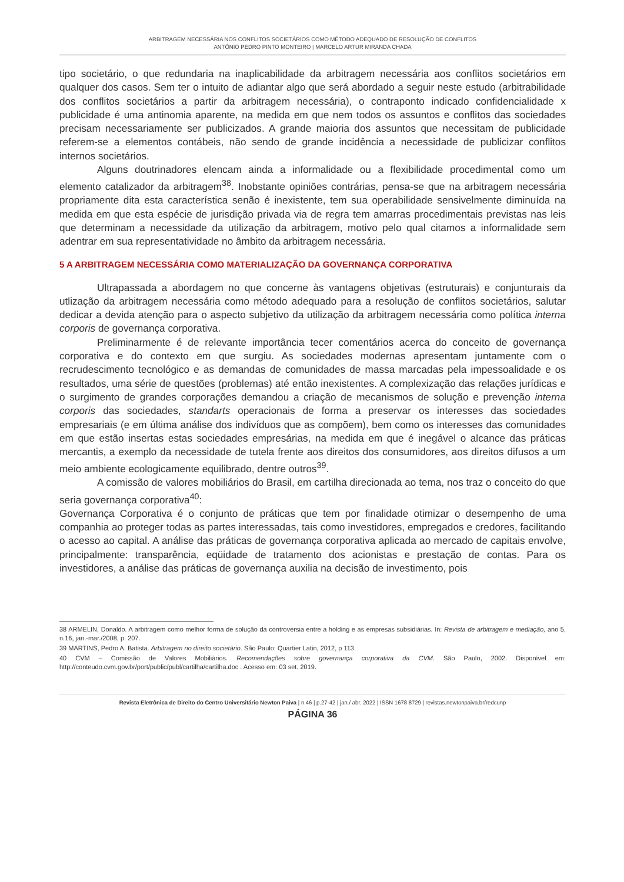ARBITRAGEM NECESSÁRIA NOS CONFLITOS SOCIETÁRIOS COMO MÉTODO ADEQUADO DE RESOLUÇÃO DE CONFLITOS
ANTÓNIO PEDRO PINTO MONTEIRO | MARCELO ARTUR MIRANDA CHADA
tipo societário, o que redundaria na inaplicabilidade da arbitragem necessária aos conflitos societários em qualquer dos casos. Sem ter o intuito de adiantar algo que será abordado a seguir neste estudo (arbitrabilidade dos conflitos societários a partir da arbitragem necessária), o contraponto indicado confidencialidade x publicidade é uma antinomia aparente, na medida em que nem todos os assuntos e conflitos das sociedades precisam necessariamente ser publicizados. A grande maioria dos assuntos que necessitam de publicidade referem-se a elementos contábeis, não sendo de grande incidência a necessidade de publicizar conflitos internos societários.
Alguns doutrinadores elencam ainda a informalidade ou a flexibilidade procedimental como um elemento catalizador da arbitragem<sup>38</sup>. Inobstante opiniões contrárias, pensa-se que na arbitragem necessária propriamente dita esta característica senão é inexistente, tem sua operabilidade sensivelmente diminuída na medida em que esta espécie de jurisdição privada via de regra tem amarras procedimentais previstas nas leis que determinam a necessidade da utilização da arbitragem, motivo pelo qual citamos a informalidade sem adentrar em sua representatividade no âmbito da arbitragem necessária.
5 A ARBITRAGEM NECESSÁRIA COMO MATERIALIZAÇÃO DA GOVERNANÇA CORPORATIVA
Ultrapassada a abordagem no que concerne às vantagens objetivas (estruturais) e conjunturais da utlização da arbitragem necessária como método adequado para a resolução de conflitos societários, salutar dedicar a devida atenção para o aspecto subjetivo da utilização da arbitragem necessária como política interna corporis de governança corporativa.
Preliminarmente é de relevante importância tecer comentários acerca do conceito de governança corporativa e do contexto em que surgiu. As sociedades modernas apresentam juntamente com o recrudescimento tecnológico e as demandas de comunidades de massa marcadas pela impessoalidade e os resultados, uma série de questões (problemas) até então inexistentes. A complexização das relações jurídicas e o surgimento de grandes corporações demandou a criação de mecanismos de solução e prevenção interna corporis das sociedades, standarts operacionais de forma a preservar os interesses das sociedades empresariais (e em última análise dos indivíduos que as compõem), bem como os interesses das comunidades em que estão insertas estas sociedades empresárias, na medida em que é inegável o alcance das práticas mercantis, a exemplo da necessidade de tutela frente aos direitos dos consumidores, aos direitos difusos a um meio ambiente ecologicamente equilibrado, dentre outros<sup>39</sup>.
A comissão de valores mobiliários do Brasil, em cartilha direcionada ao tema, nos traz o conceito do que seria governança corporativa<sup>40</sup>:
Governança Corporativa é o conjunto de práticas que tem por finalidade otimizar o desempenho de uma companhia ao proteger todas as partes interessadas, tais como investidores, empregados e credores, facilitando o acesso ao capital. A análise das práticas de governança corporativa aplicada ao mercado de capitais envolve, principalmente: transparência, eqüidade de tratamento dos acionistas e prestação de contas. Para os investidores, a análise das práticas de governança auxilia na decisão de investimento, pois
38 ARMELIN, Donaldo. A arbitragem como melhor forma de solução da controvérsia entre a holding e as empresas subsidiárias. In: Revista de arbitragem e mediação, ano 5, n.16, jan.-mar./2008, p. 207.
39 MARTINS, Pedro A. Batista. Arbitragem no direito societário. São Paulo: Quartier Latin, 2012, p 113.
40 CVM – Comissão de Valores Mobiliários. Recomendações sobre governança corporativa da CVM. São Paulo, 2002. Disponível em: http://conteudo.cvm.gov.br/port/public/publ/cartilha/cartilha.doc . Acesso em: 03 set. 2019.
Revista Eletrônica de Direito do Centro Universitário Newton Paiva | n.46 | p.27-42 | jan./ abr. 2022 | ISSN 1678 8729 | revistas.newtonpaiva.br/redcunp
PÁGINA 36